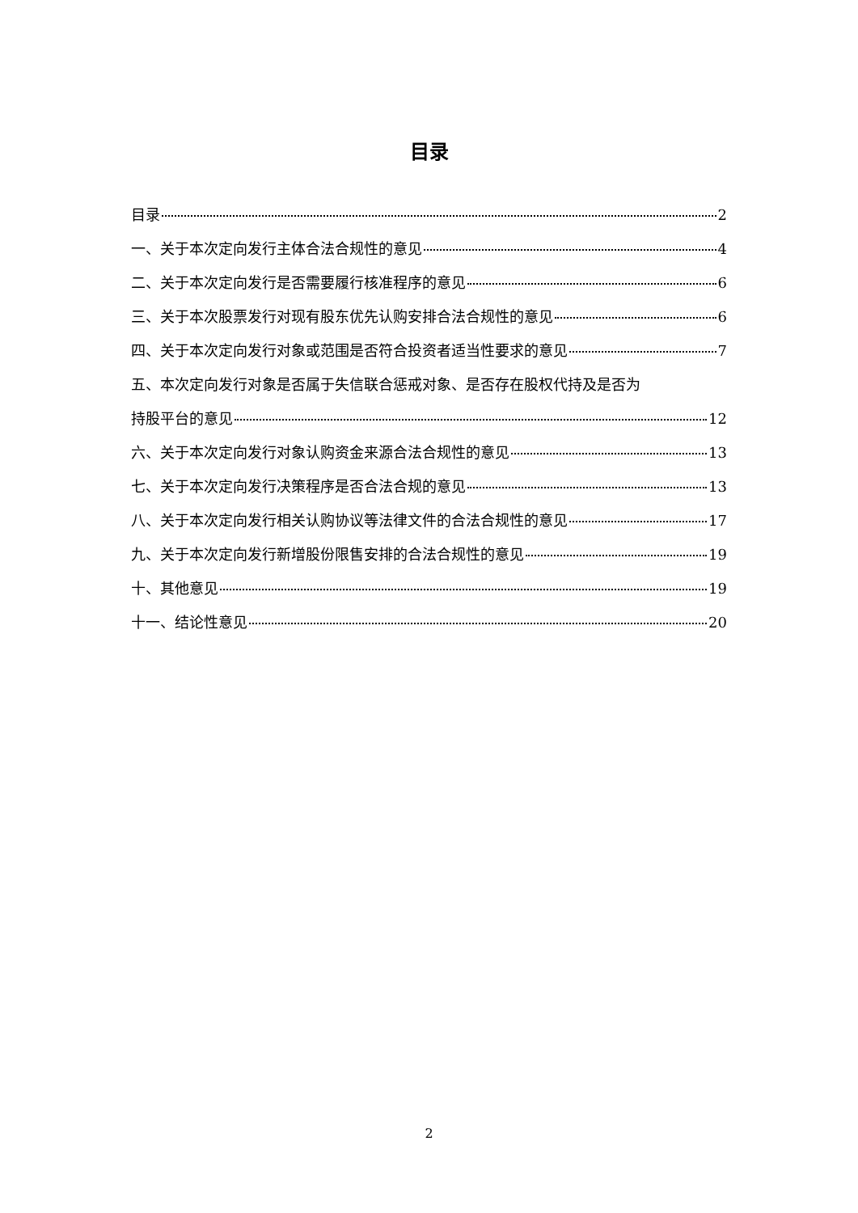目录
目录 2
一、关于本次定向发行主体合法合规性的意见 4
二、关于本次定向发行是否需要履行核准程序的意见 6
三、关于本次股票发行对现有股东优先认购安排合法合规性的意见 6
四、关于本次定向发行对象或范围是否符合投资者适当性要求的意见 7
五、本次定向发行对象是否属于失信联合惩戒对象、是否存在股权代持及是否为
持股平台的意见 12
六、关于本次定向发行对象认购资金来源合法合规性的意见 13
七、关于本次定向发行决策程序是否合法合规的意见 13
八、关于本次定向发行相关认购协议等法律文件的合法合规性的意见 17
九、关于本次定向发行新增股份限售安排的合法合规性的意见 19
十、其他意见 19
十一、结论性意见 20
2